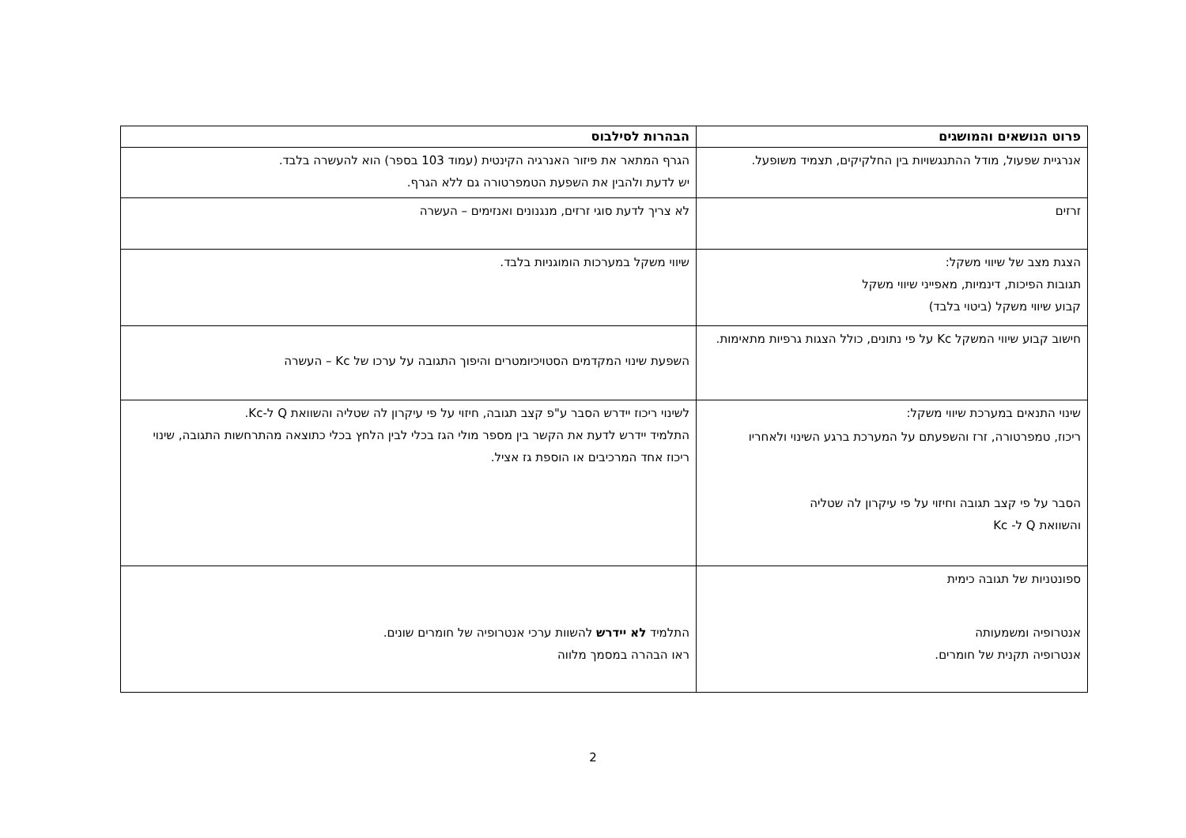| פרוט הנושאים והמושגים | הבהרות לסילבוס |
| --- | --- |
| אנרגיית שפעול, מודל ההתנגשויות בין החלקיקים, תצמיד משופעל. | הגרף המתאר את פיזור האנרגיה הקינטית (עמוד 103 בספר) הוא להעשרה בלבד. יש לדעת ולהבין את השפעת הטמפרטורה גם ללא הגרף. |
| זרזים | לא צריך לדעת סוגי זרזים, מנגנונים ואנזימים – העשרה |
| הצגת מצב של שיווי משקל: תגובות הפיכות, דינמיות, מאפייני שיווי משקל קבוע שיווי משקל (ביטוי בלבד) | שיווי משקל במערכות הומוגניות בלבד. |
| חישוב קבוע שיווי המשקל Kc על פי נתונים, כולל הצגות גרפיות מתאימות. | השפעת שינוי המקדמים הסטויכיומטרים והיפוך התגובה על ערכו של Kc – העשרה |
| שינוי התנאים במערכת שיווי משקל: ריכוז, טמפרטורה, זרז והשפעתם על המערכת ברגע השינוי ולאחריו הסבר על פי קצב תגובה וחיזוי על פי עיקרון לה שטליה והשוואת Q ל- Kc | לשינוי ריכוז יידרש הסבר ע"פ קצב תגובה, חיזוי על פי עיקרון לה שטליה והשוואת Q ל-Kc. התלמיד יידרש לדעת את הקשר בין מספר מולי הגז בכלי לבין הלחץ בכלי כתוצאה מהתרחשות התגובה, שינוי ריכוז אחד המרכיבים או הוספת גז אציל. |
| ספונטניות של תגובה כימית אנטרופיה ומשמעותה אנטרופיה תקנית של חומרים. | התלמיד לא יידרש להשוות ערכי אנטרופיה של חומרים שונים. ראו הבהרה במסמך מלווה |
2